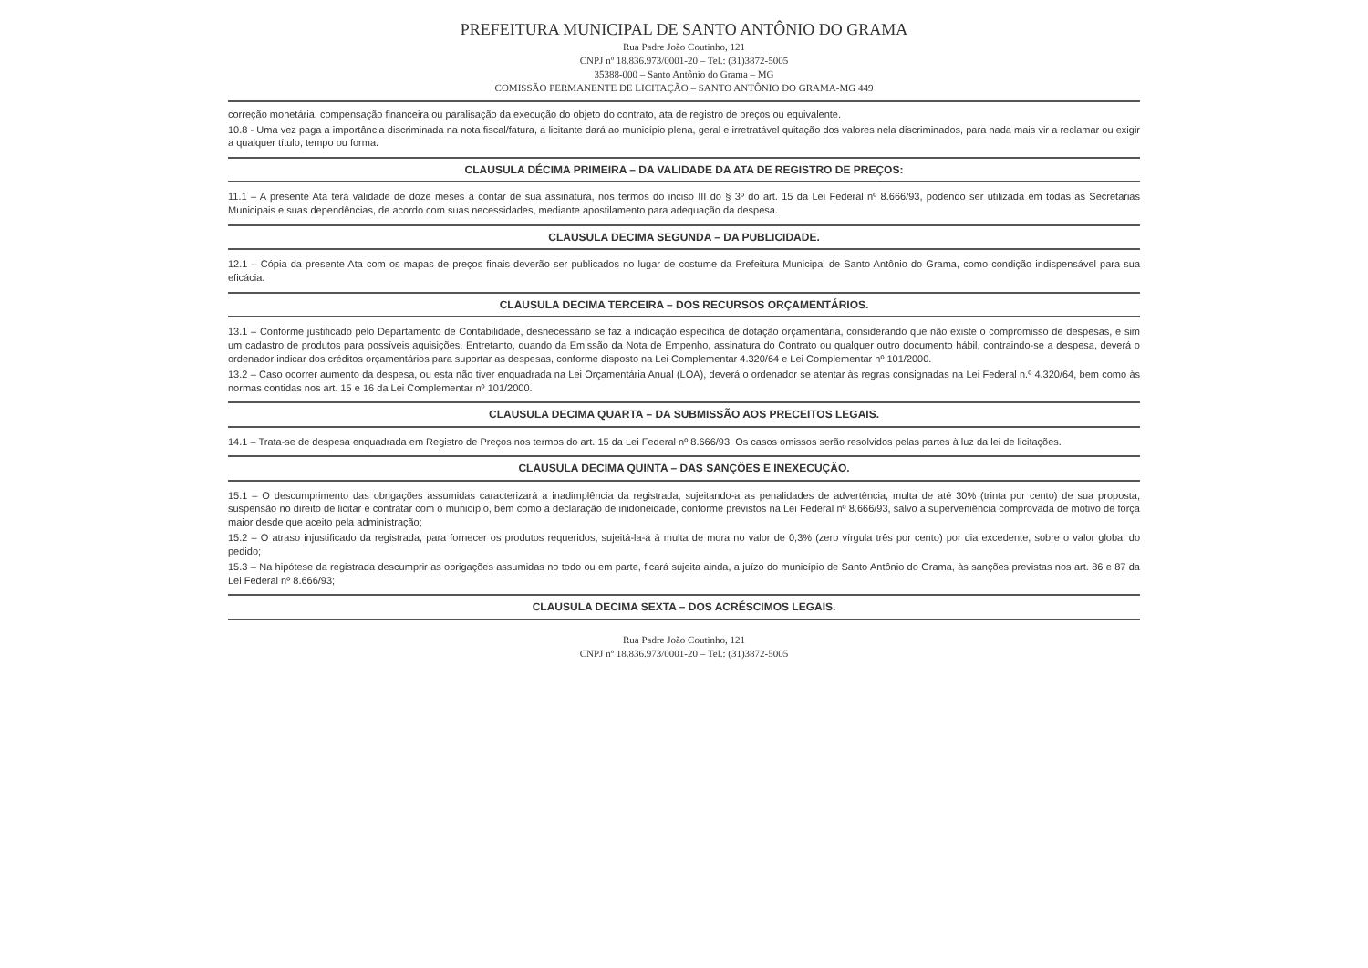PREFEITURA MUNICIPAL DE SANTO ANTÔNIO DO GRAMA
Rua Padre João Coutinho, 121
CNPJ nº 18.836.973/0001-20 – Tel.: (31)3872-5005
35388-000 – Santo Antônio do Grama – MG
COMISSÃO PERMANENTE DE LICITAÇÃO – SANTO ANTÔNIO DO GRAMA-MG 449
correção monetária, compensação financeira ou paralisação da execução do objeto do contrato, ata de registro de preços ou equivalente.
10.8 - Uma vez paga a importância discriminada na nota fiscal/fatura, a licitante dará ao município plena, geral e irretratável quitação dos valores nela discriminados, para nada mais vir a reclamar ou exigir a qualquer título, tempo ou forma.
CLAUSULA DÉCIMA PRIMEIRA – DA VALIDADE DA ATA DE REGISTRO DE PREÇOS:
11.1 – A presente Ata terá validade de doze meses a contar de sua assinatura, nos termos do inciso III do § 3º do art. 15 da Lei Federal nº 8.666/93, podendo ser utilizada em todas as Secretarias Municipais e suas dependências, de acordo com suas necessidades, mediante apostilamento para adequação da despesa.
CLAUSULA DECIMA SEGUNDA – DA PUBLICIDADE.
12.1 – Cópia da presente Ata com os mapas de preços finais deverão ser publicados no lugar de costume da Prefeitura Municipal de Santo Antônio do Grama, como condição indispensável para sua eficácia.
CLAUSULA DECIMA TERCEIRA – DOS RECURSOS ORÇAMENTÁRIOS.
13.1 – Conforme justificado pelo Departamento de Contabilidade, desnecessário se faz a indicação específica de dotação orçamentária, considerando que não existe o compromisso de despesas, e sim um cadastro de produtos para possíveis aquisições. Entretanto, quando da Emissão da Nota de Empenho, assinatura do Contrato ou qualquer outro documento hábil, contraindo-se a despesa, deverá o ordenador indicar dos créditos orçamentários para suportar as despesas, conforme disposto na Lei Complementar 4.320/64 e Lei Complementar nº 101/2000.
13.2 – Caso ocorrer aumento da despesa, ou esta não tiver enquadrada na Lei Orçamentária Anual (LOA), deverá o ordenador se atentar às regras consignadas na Lei Federal n.º 4.320/64, bem como às normas contidas nos art. 15 e 16 da Lei Complementar nº 101/2000.
CLAUSULA DECIMA QUARTA – DA SUBMISSÃO AOS PRECEITOS LEGAIS.
14.1 – Trata-se de despesa enquadrada em Registro de Preços nos termos do art. 15 da Lei Federal nº 8.666/93. Os casos omissos serão resolvidos pelas partes à luz da lei de licitações.
CLAUSULA DECIMA QUINTA – DAS SANÇÕES E INEXECUÇÃO.
15.1 – O descumprimento das obrigações assumidas caracterizará a inadimplência da registrada, sujeitando-a as penalidades de advertência, multa de até 30% (trinta por cento) de sua proposta, suspensão no direito de licitar e contratar com o município, bem como à declaração de inidoneidade, conforme previstos na Lei Federal nº 8.666/93, salvo a superveniência comprovada de motivo de força maior desde que aceito pela administração;
15.2 – O atraso injustificado da registrada, para fornecer os produtos requeridos, sujeitá-la-á à multa de mora no valor de 0,3% (zero vírgula três por cento) por dia excedente, sobre o valor global do pedido;
15.3 – Na hipótese da registrada descumprir as obrigações assumidas no todo ou em parte, ficará sujeita ainda, a juízo do município de Santo Antônio do Grama, às sanções previstas nos art. 86 e 87 da Lei Federal nº 8.666/93;
CLAUSULA DECIMA SEXTA – DOS ACRÉSCIMOS LEGAIS.
Rua Padre João Coutinho, 121
CNPJ nº 18.836.973/0001-20 – Tel.: (31)3872-5005